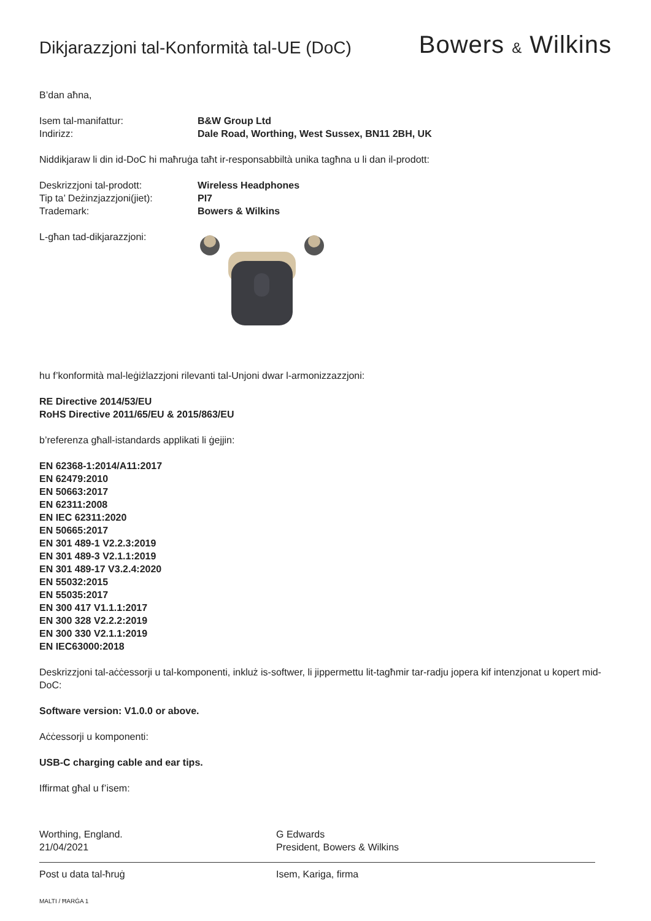Dikjarazzjoni tal-Konformità tal-UE (DoC)
Bowers & Wilkins
B’dan aħna,
Isem tal-manifattur: B&W Group Ltd
Indirizz: Dale Road, Worthing, West Sussex, BN11 2BH, UK
Niddikjaraw li din id-DoC hi maħruġa taħt ir-responsabbiltà unika tagħna u li dan il-prodott:
Deskrizzjoni tal-prodott: Wireless Headphones
Tip ta’ Deżinzjazzjoni(jiet):
PI7
Trademark: Bowers & Wilkins
L-għan tad-dikjarazzjoni:
hu f’konformità mal-leġiżlazzjoni rilevanti tal-Unjoni dwar l-armonizzazzjoni:
RE Directive 2014/53/EU
RoHS Directive 2011/65/EU & 2015/863/EU
b’referenza għall-istandards applikati li ġejjin:
EN 62368-1:2014/A11:2017
EN 62479:2010
EN 50663:2017
EN 62311:2008
EN IEC 62311:2020
EN 50665:2017
EN 301 489-1 V2.2.3:2019
EN 301 489-3 V2.1.1:2019
EN 301 489-17 V3.2.4:2020
EN 55032:2015
EN 55035:2017
EN 300 417 V1.1.1:2017
EN 300 328 V2.2.2:2019
EN 300 330 V2.1.1:2019
EN IEC63000:2018
Deskrizzjoni tal-aċċessorji u tal-komponenti, inkluż is-softwer, li jippermettu lit-tagħmir tar-radju jopera kif intenzjonat u kopert mid-DoC:
Software version: V1.0.0 or above.
Aċċessorji u komponenti:
USB-C charging cable and ear tips.
Iffirmat għal u f’isem:
Worthing, England.
21/04/2021
Post u data tal-ħruġ
G Edwards
President, Bowers & Wilkins
Isem, Kariga, firma
MALTI / ĦARĠA 1